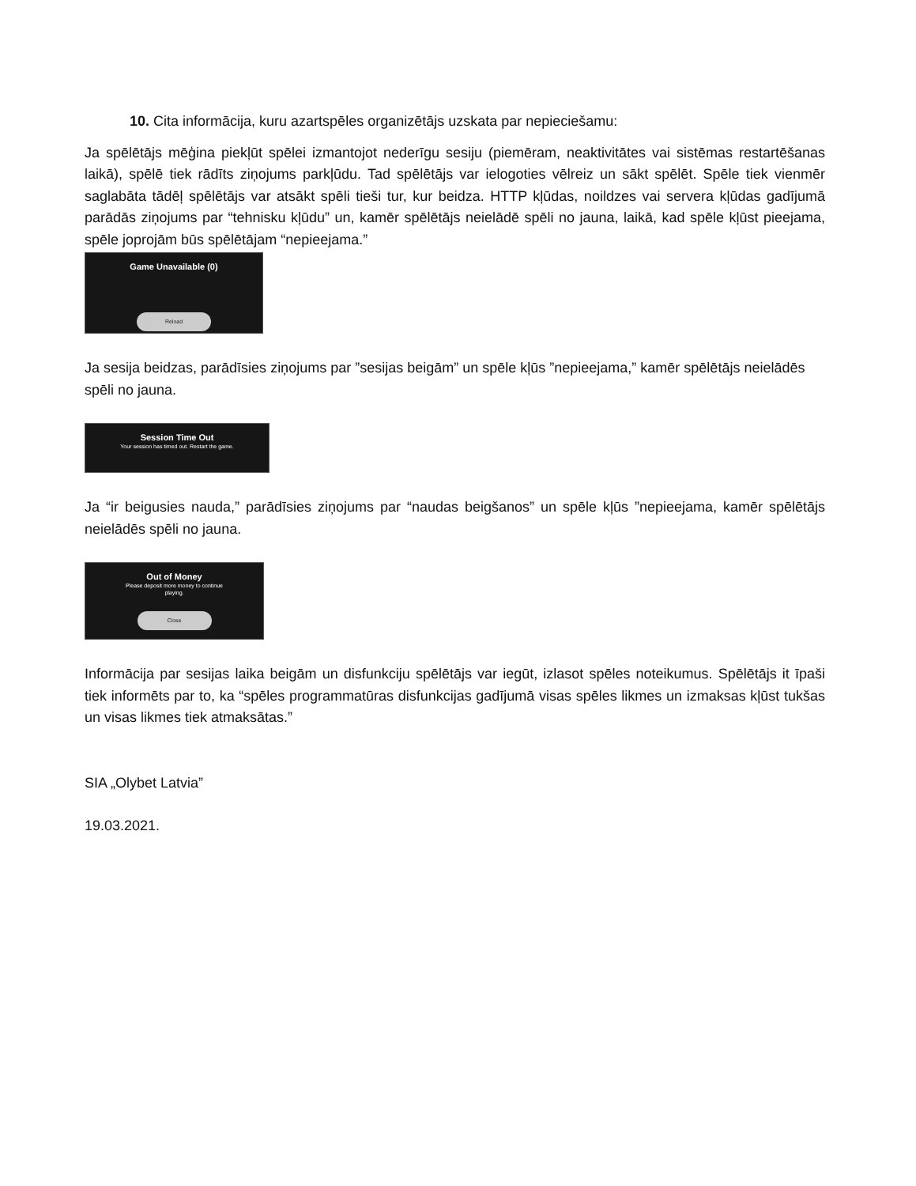10. Cita informācija, kuru azartspēles organizētājs uzskata par nepieciešamu:
Ja spēlētājs mēģina piekļūt spēlei izmantojot nederīgu sesiju (piemēram, neaktivitātes vai sistēmas restartēšanas laikā), spēlē tiek rādīts ziņojums parkļūdu. Tad spēlētājs var ielogoties vēlreiz un sākt spēlēt. Spēle tiek vienmēr saglabāta tādēļ spēlētājs var atsākt spēli tieši tur, kur beidza. HTTP kļūdas, noildzes vai servera kļūdas gadījumā parādās ziņojums par “tehnisku kļūdu” un, kamēr spēlētājs neielādē spēli no jauna, laikā, kad spēle kļūst pieejama, spēle joprojām būs spēlētājam “nepieejama.”
Game Unavailable (0)
Reload
Ja sesija beidzas, parādīsies ziņojums par ”sesijas beigām” un spēle kļūs ”nepieejama,” kamēr spēlētājs neielādēs spēli no jauna.
Session Time Out
Your session has timed out. Restart the game.
Ja “ir beigusies nauda,” parādīsies ziņojums par “naudas beigšanos” un spēle kļūs ”nepieejama, kamēr spēlētājs neielādēs spēli no jauna.
Out of Money
Please deposit more money to continue
playing.
Close
Informācija par sesijas laika beigām un disfunkciju spēlētājs var iegūt, izlasot spēles noteikumus. Spēlētājs it īpaši tiek informēts par to, ka “spēles programmatūras disfunkcijas gadījumā visas spēles likmes un izmaksas kļūst tukšas un visas likmes tiek atmaksātas.”
SIA „Olybet Latvia”
19.03.2021.